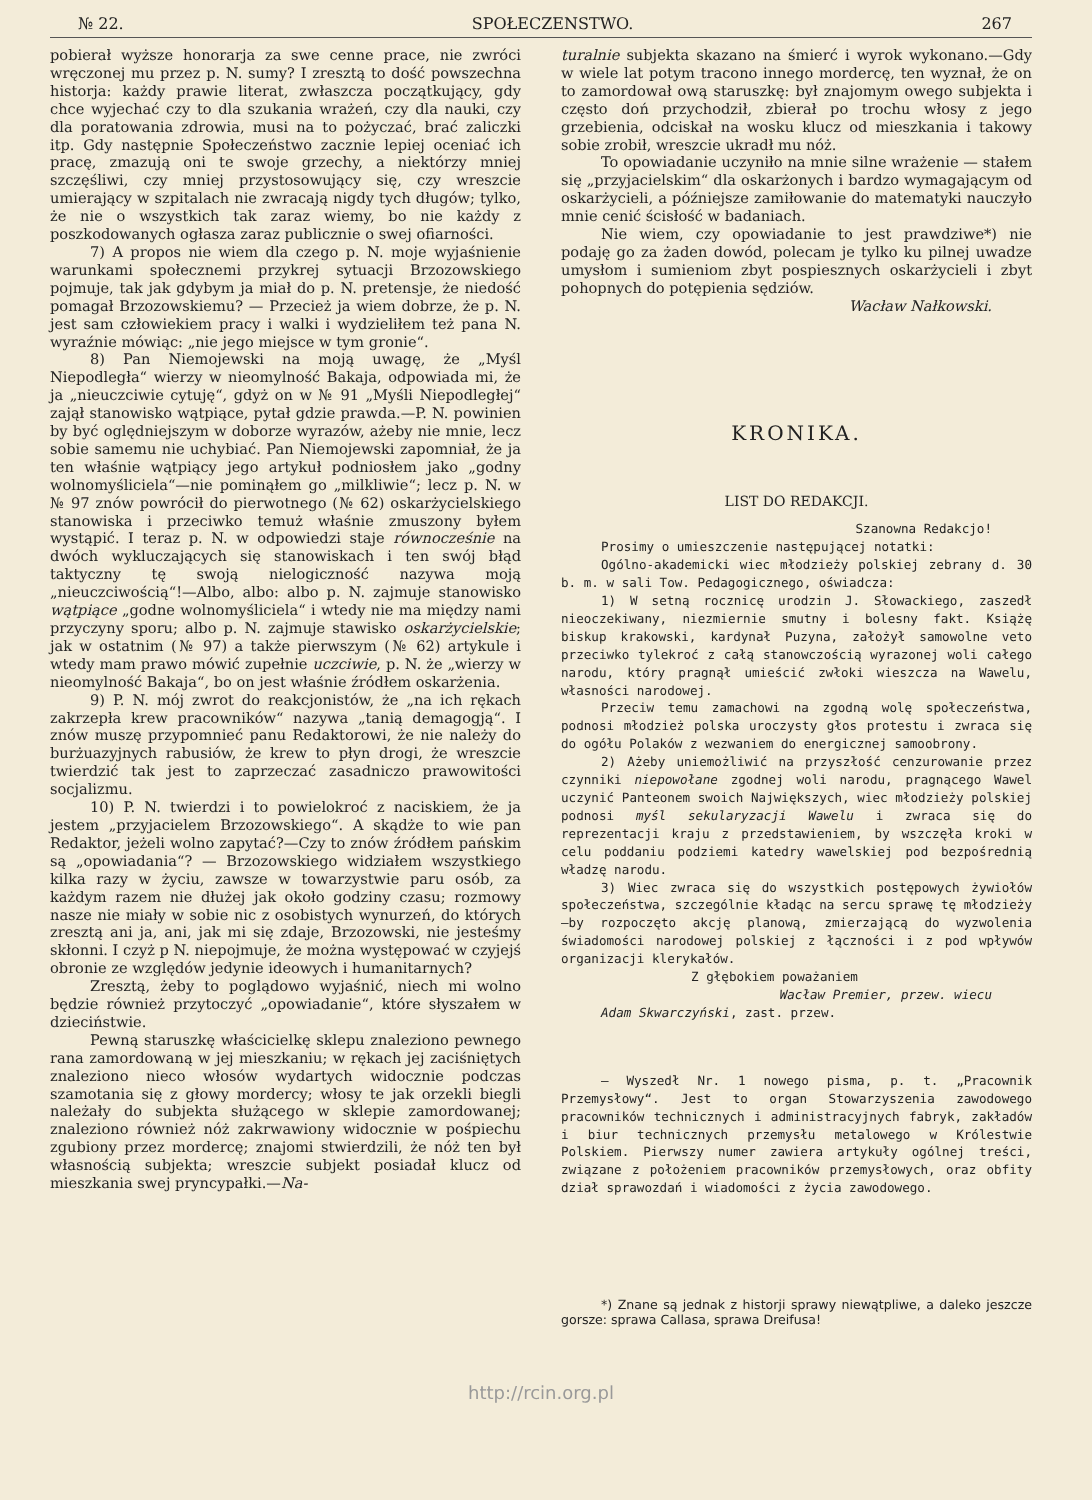№ 22. SPOŁECZENSTWO. 267
pobierał wyższe honorarja za swe cenne prace, nie zwróci wręczonej mu przez p. N. sumy? I zresztą to dość powszechna historja: każdy prawie literat, zwłaszcza początkujący, gdy chce wyjechać czy to dla szukania wrażeń, czy dla nauki, czy dla poratowania zdrowia, musi na to pożyczać, brać zaliczki itp. Gdy następnie Społeczeństwo zacznie lepiej oceniać ich pracę, zmazują oni te swoje grzechy, a niektórzy mniej szczęśliwi, czy mniej przystosowujący się, czy wreszcie umierający w szpitalach nie zwracają nigdy tych długów; tylko, że nie o wszystkich tak zaraz wiemy, bo nie każdy z poszkodowanych ogłasza zaraz publicznie o swej ofiarności.
7) A propos nie wiem dla czego p. N. moje wyjaśnienie warunkami społecznemi przykrej sytuacji Brzozowskiego pojmuje, tak jak gdybym ja miał do p. N. pretensje, że niedość pomagał Brzozowskiemu? — Przecież ja wiem dobrze, że p. N. jest sam człowiekiem pracy i walki i wydzieliłem też pana N. wyraźnie mówiąc: „nie jego miejsce w tym gronie“.
8) Pan Niemojewski na moją uwagę, że „Myśl Niepodległa“ wierzy w nieomylność Bakaja, odpowiada mi, że ja „nieuczciwie cytuję“, gdyż on w № 91 „Myśli Niepodległej“ zajął stanowisko wątpiące, pytał gdzie prawda.—P. N. powinien by być oględniejszym w doborze wyrazów, ażeby nie mnie, lecz sobie samemu nie uchybiać. Pan Niemojewski zapomniał, że ja ten właśnie wątpiący jego artykuł podniosłem jako „godny wolnomyśliciela“—nie pominąłem go „milkliwie“; lecz p. N. w № 97 znów powrócił do pierwotnego (№ 62) oskarżycielskiego stanowiska i przeciwko temuż właśnie zmuszony byłem wystąpić. I teraz p. N. w odpowiedzi staje równocześnie na dwóch wykluczających się stanowiskach i ten swój błąd taktyczny tę swoją nielogiczność nazywa moją „nieuczciwością“!—Albo, albo: albo p. N. zajmuje stanowisko wątpiące „godne wolnomyśliciela“ i wtedy nie ma między nami przyczyny sporu; albo p. N. zajmuje stawisko oskarżycielskie; jak w ostatnim (№ 97) a także pierwszym (№ 62) artykule i wtedy mam prawo mówić zupełnie uczciwie, p. N. że „wierzy w nieomylność Bakaja“, bo on jest właśnie źródłem oskarżenia.
9) P. N. mój zwrot do reakcjonistów, że „na ich rękach zakrzepła krew pracowników“ nazywa „tanią demagogją“. I znów muszę przypomnieć panu Redaktorowi, że nie należy do burżuazyjnych rabusiów, że krew to płyn drogi, że wreszcie twierdzić tak jest to zaprzeczać zasadniczo prawowitości socjalizmu.
10) P. N. twierdzi i to powielokroć z naciskiem, że ja jestem „przyjacielem Brzozowskiego“. A skądże to wie pan Redaktor, jeżeli wolno zapytać?—Czy to znów źródłem pańskim są „opowiadania“? — Brzozowskiego widziałem wszystkiego kilka razy w życiu, zawsze w towarzystwie paru osób, za każdym razem nie dłużej jak około godziny czasu; rozmowy nasze nie miały w sobie nic z osobistych wynurzeń, do których zresztą ani ja, ani, jak mi się zdaje, Brzozowski, nie jesteśmy skłonni. I czyż p N. niepojmuje, że można występować w czyjejś obronie ze względów jedynie ideowych i humanitarnych?
Zresztą, żeby to poglądowo wyjaśnić, niech mi wolno będzie również przytoczyć „opowiadanie“, które słyszałem w dzieciństwie.
Pewną staruszkę właścicielkę sklepu znaleziono pewnego rana zamordowaną w jej mieszkaniu; w rękach jej zaciśniętych znaleziono nieco włosów wydartych widocznie podczas szamotania się z głowy mordercy; włosy te jak orzekli biegli należały do subjekta służącego w sklepie zamordowanej; znaleziono również nóż zakrwawiony widocznie w pośpiechu zgubiony przez mordercę; znajomi stwierdzili, że nóż ten był własnością subjekta; wreszcie subjekt posiadał klucz od mieszkania swej pryncypałki.—Na-
turalnie subjekta skazano na śmierć i wyrok wykonano.—Gdy w wiele lat potym tracono innego mordercę, ten wyznał, że on to zamordował ową staruszkę: był znajomym owego subjekta i często doń przychodził, zbierał po trochu włosy z jego grzebienia, odciskał na wosku klucz od mieszkania i takowy sobie zrobił, wreszcie ukradł mu nóż.
To opowiadanie uczyniło na mnie silne wrażenie — stałem się „przyjacielskim“ dla oskarżonych i bardzo wymagającym od oskarżycieli, a późniejsze zamiłowanie do matematyki nauczyło mnie cenić ścisłość w badaniach.
Nie wiem, czy opowiadanie to jest prawdziwe*) nie podaję go za żaden dowód, polecam je tylko ku pilnej uwadze umysłom i sumieniom zbyt pospiesznych oskarżycieli i zbyt pohopnych do potępienia sędziów.
Wacław Nałkowski.
KRONIKA.
LIST DO REDAKCJI.
Szanowna Redakcjo!
Prosimy o umieszczenie następującej notatki:
Ogólno-akademicki wiec młodzieży polskiej zebrany d. 30 b. m. w sali Tow. Pedagogicznego, oświadcza:
1) W setną rocznicę urodzin J. Słowackiego, zaszedł nieoczekiwany, niezmiernie smutny i bolesny fakt. Książę biskup krakowski, kardynał Puzyna, założył samowolne veto przeciwko tylekroć z całą stanowczością wyrazonej woli całego narodu, który pragnął umieścić zwłoki wieszcza na Wawelu, własności narodowej.
Przeciw temu zamachowi na zgodną wolę społeczeństwa, podnosi młodzież polska uroczysty głos protestu i zwraca się do ogółu Polaków z wezwaniem do energicznej samoobrony.
2) Ażeby uniemożliwić na przyszłość cenzurowanie przez czynniki niepowołane zgodnej woli narodu, pragnącego Wawel uczynić Panteonem swoich Największych, wiec młodzieży polskiej podnosi myśl sekularyzacji Wawelu i zwraca się do reprezentacji kraju z przedstawieniem, by wszczęła kroki w celu poddaniu podziemi katedry wawelskiej pod bezpośrednią władzę narodu.
3) Wiec zwraca się do wszystkich postępowych żywiołów społeczeństwa, szczególnie kładąc na sercu sprawę tę młodzieży—by rozpoczęto akcję planową, zmierzającą do wyzwolenia świadomości narodowej polskiej z łączności i z pod wpływów organizacji klerykałów.
Z głębokiem poważaniem
Wacław Premier, przew. wiecu
Adam Skwarczyński, zast. przew.
— Wyszedł Nr. 1 nowego pisma, p. t. „Pracownik Przemysłowy“. Jest to organ Stowarzyszenia zawodowego pracowników technicznych i administracyjnych fabryk, zakładów i biur technicznych przemysłu metalowego w Królestwie Polskiem. Pierwszy numer zawiera artykuły ogólnej treści, związane z położeniem pracowników przemysłowych, oraz obfity dział sprawozdań i wiadomości z życia zawodowego.
*) Znane są jednak z historji sprawy niewątpliwe, a daleko jeszcze gorsze: sprawa Callasa, sprawa Dreifusa!
http://rcin.org.pl